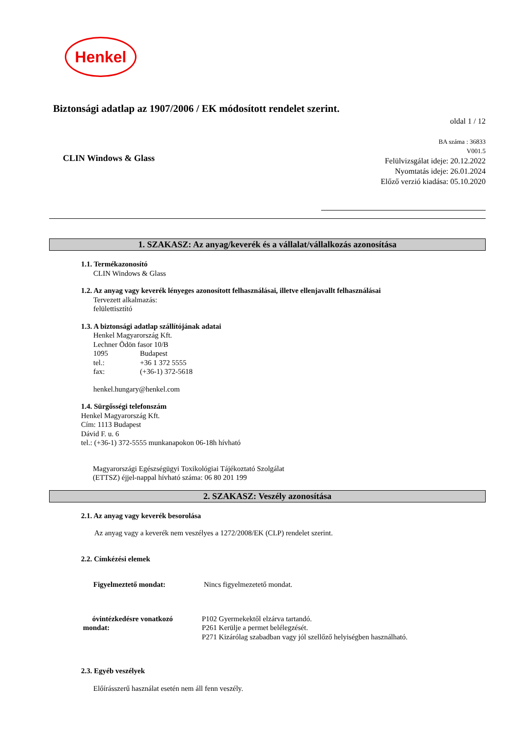Henkel
Biztonsági adatlap az 1907/2006 / EK módosított rendelet szerint.
oldal 1 / 12
CLIN Windows & Glass
BA száma : 36833
V001.5
Felülvizsgálat ideje: 20.12.2022
Nyomtatás ideje: 26.01.2024
Előző verzió kiadása: 05.10.2020
1. SZAKASZ: Az anyag/keverék és a vállalat/vállalkozás azonosítása
1.1. Termékazonosító
CLIN Windows & Glass
1.2. Az anyag vagy keverék lényeges azonosított felhasználásai, illetve ellenjavallt felhasználásai
Tervezett alkalmazás:
felülettisztító
1.3. A biztonsági adatlap szállítójának adatai
Henkel Magyarország Kft.
Lechner Ödön fasor 10/B
1095 Budapest
tel.: +36 1 372 5555
fax: (+36-1) 372-5618
henkel.hungary@henkel.com
1.4. Sürgősségi telefonszám
Henkel Magyarország Kft.
Cím: 1113 Budapest
Dávid F. u. 6
tel.: (+36-1) 372-5555 munkanapokon 06-18h hívható
Magyarországi Egészségügyi Toxikológiai Tájékoztató Szolgálat
(ETTSZ) éjjel-nappal hívható száma: 06 80 201 199
2. SZAKASZ: Veszély azonosítása
2.1. Az anyag vagy keverék besorolása
Az anyag vagy a keverék nem veszélyes a 1272/2008/EK (CLP) rendelet szerint.
2.2. Címkézési elemek
Figyelmeztető mondat: Nincs figyelmezetető mondat.
óvintézkedésre vonatkozó
mondat:
P102 Gyermekektől elzárva tartandó.
P261 Kerülje a permet belélegzését.
P271 Kizárólag szabadban vagy jól szellőző helyiségben használható.
2.3. Egyéb veszélyek
Előírásszerű használat esetén nem áll fenn veszély.